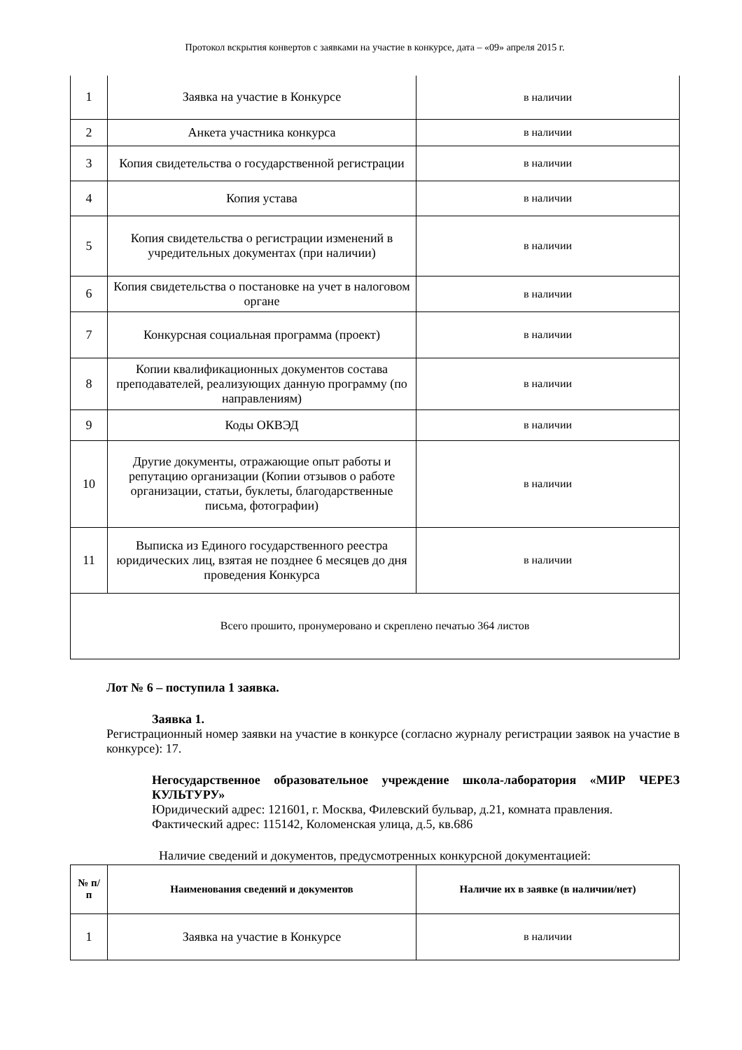Протокол вскрытия конвертов с заявками на участие в конкурсе, дата – «09» апреля 2015 г.
| 1 | Заявка на участие в Конкурсе | в наличии |
| 2 | Анкета участника конкурса | в наличии |
| 3 | Копия свидетельства о государственной регистрации | в наличии |
| 4 | Копия устава | в наличии |
| 5 | Копия свидетельства о регистрации изменений в учредительных документах (при наличии) | в наличии |
| 6 | Копия свидетельства о постановке на учет в налоговом органе | в наличии |
| 7 | Конкурсная социальная программа (проект) | в наличии |
| 8 | Копии квалификационных документов состава преподавателей, реализующих данную программу (по направлениям) | в наличии |
| 9 | Коды ОКВЭД | в наличии |
| 10 | Другие документы, отражающие опыт работы и репутацию организации (Копии отзывов о работе организации, статьи, буклеты, благодарственные письма, фотографии) | в наличии |
| 11 | Выписка из Единого государственного реестра юридических лиц, взятая не позднее 6 месяцев до дня проведения Конкурса | в наличии |
| Всего прошито, пронумеровано и скреплено печатью 364 листов | | |
Лот № 6 – поступила 1 заявка.
Заявка 1.
Регистрационный номер заявки на участие в конкурсе (согласно журналу регистрации заявок на участие в конкурсе): 17.
Негосударственное образовательное учреждение школа-лаборатория «МИР ЧЕРЕЗ КУЛЬТУРУ»
Юридический адрес: 121601, г. Москва, Филевский бульвар, д.21, комната правления.
Фактический адрес: 115142, Коломенская улица, д.5, кв.686
Наличие сведений и документов, предусмотренных конкурсной документацией:
| № п/п | Наименования сведений и документов | Наличие их в заявке (в наличии/нет) |
| --- | --- | --- |
| 1 | Заявка на участие в Конкурсе | в наличии |